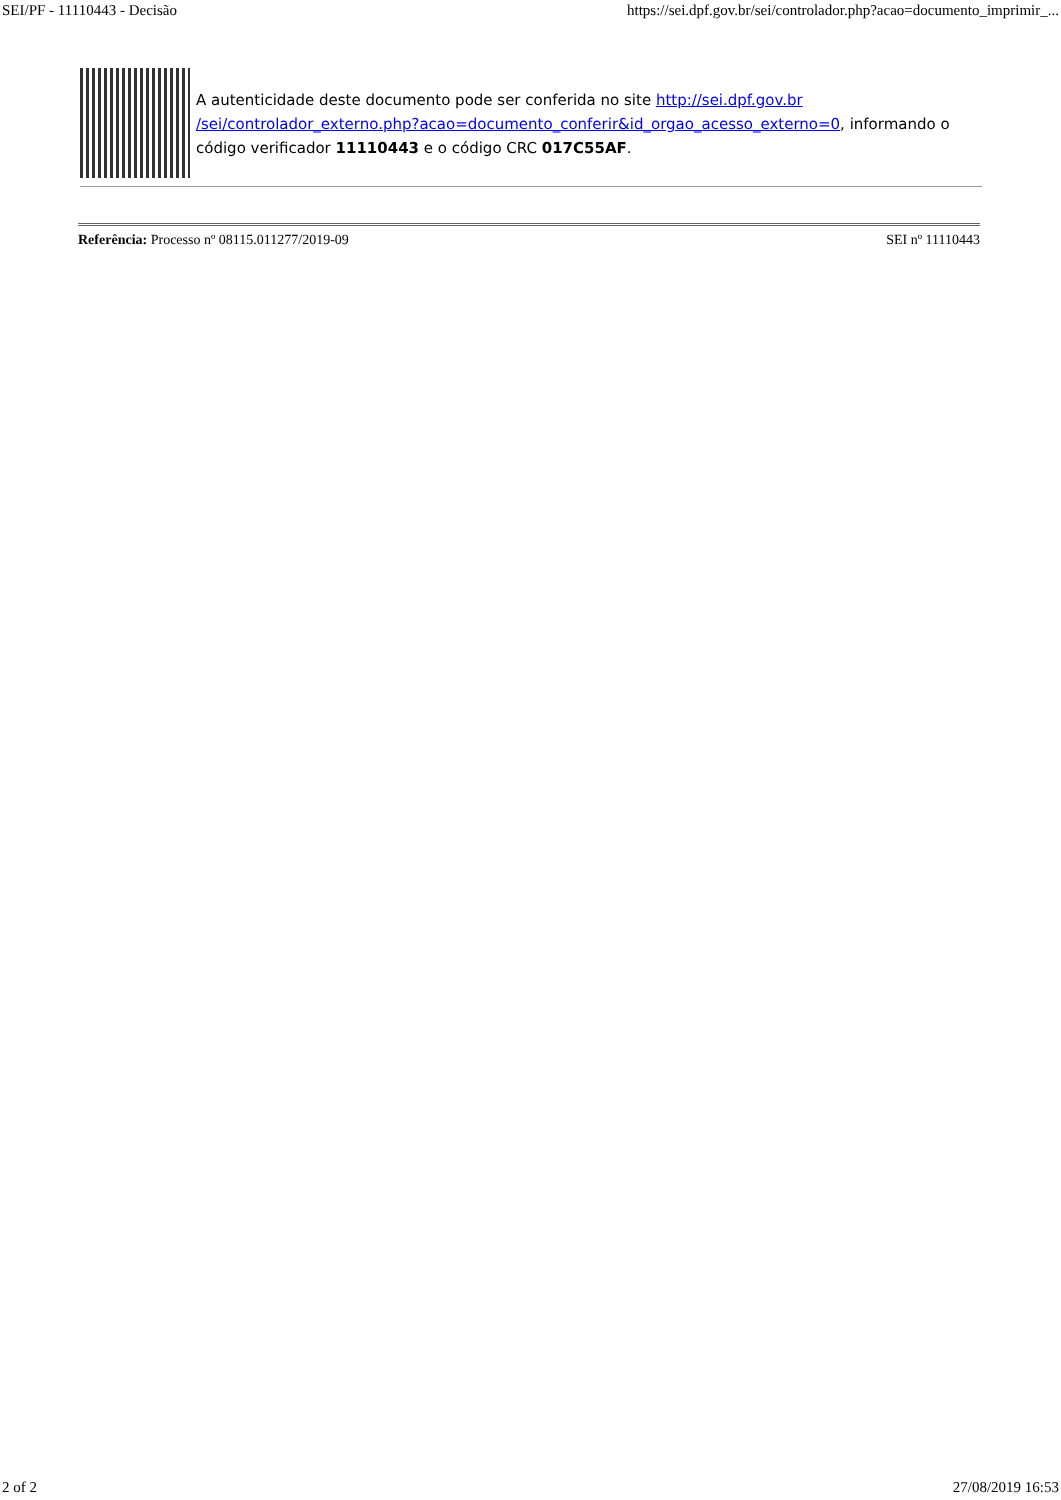SEI/PF - 11110443 - Decisão https://sei.dpf.gov.br/sei/controlador.php?acao=documento_imprimir_...
A autenticidade deste documento pode ser conferida no site http://sei.dpf.gov.br /sei/controlador_externo.php?acao=documento_conferir&id_orgao_acesso_externo=0, informando o código verificador 11110443 e o código CRC 017C55AF.
Referência: Processo nº 08115.011277/2019-09 SEI nº 11110443
2 of 2 27/08/2019 16:53